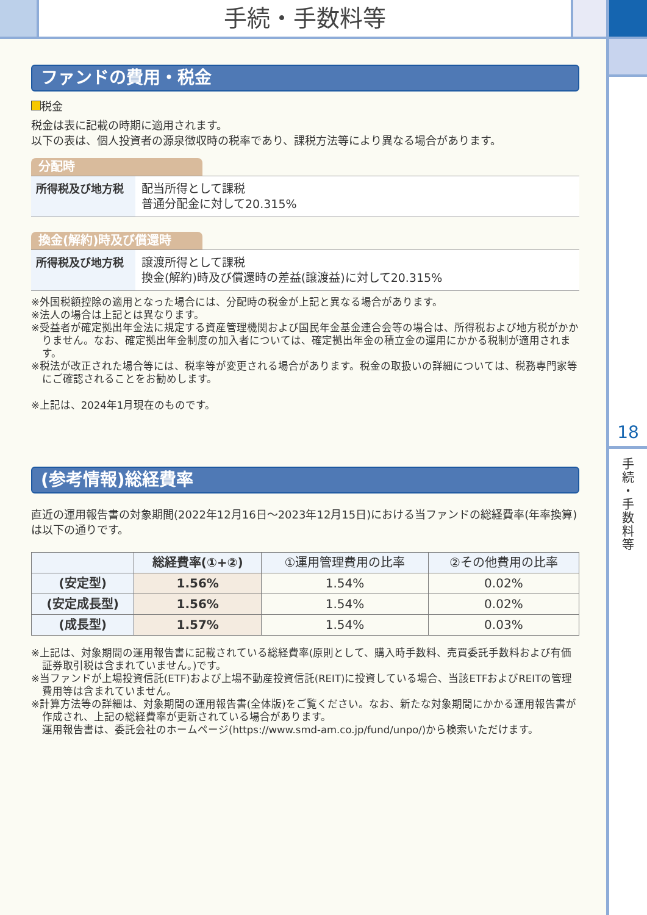手続・手数料等
18
手
続
・
手
数
料
等
ファンドの費用・税金
税金
税金は表に記載の時期に適用されます。
以下の表は、個人投資者の源泉徴収時の税率であり、課税方法等により異なる場合があります。
分配時
| 所得税及び地方税 | 配当所得として課税 普通分配金に対して20.315% |
換金(解約)時及び償還時
| 所得税及び地方税 | 譲渡所得として課税 換金(解約)時及び償還時の差益(譲渡益)に対して20.315% |
※外国税額控除の適用となった場合には、分配時の税金が上記と異なる場合があります。
※法人の場合は上記とは異なります。
※受益者が確定拠出年金法に規定する資産管理機関および国民年金基金連合会等の場合は、所得税および地方税がかかりません。なお、確定拠出年金制度の加入者については、確定拠出年金の積立金の運用にかかる税制が適用されます。
※税法が改正された場合等には、税率等が変更される場合があります。税金の取扱いの詳細については、税務専門家等にご確認されることをお勧めします。
※上記は、2024年1月現在のものです。
(参考情報)総経費率
直近の運用報告書の対象期間(2022年12月16日～2023年12月15日)における当ファンドの総経費率(年率換算)は以下の通りです。
| | 総経費率(①+②) | ①運用管理費用の比率 | ②その他費用の比率 |
| --- | --- | --- | --- |
| (安定型) | 1.56% | 1.54% | 0.02% |
| (安定成長型) | 1.56% | 1.54% | 0.02% |
| (成長型) | 1.57% | 1.54% | 0.03% |
※上記は、対象期間の運用報告書に記載されている総経費率(原則として、購入時手数料、売買委託手数料および有価証券取引税は含まれていません。)です。
※当ファンドが上場投資信託(ETF)および上場不動産投資信託(REIT)に投資している場合、当該ETFおよびREITの管理費用等は含まれていません。
※計算方法等の詳細は、対象期間の運用報告書(全体版)をご覧ください。なお、新たな対象期間にかかる運用報告書が作成され、上記の総経費率が更新されている場合があります。
運用報告書は、委託会社のホームページ(https://www.smd-am.co.jp/fund/unpo/)から検索いただけます。